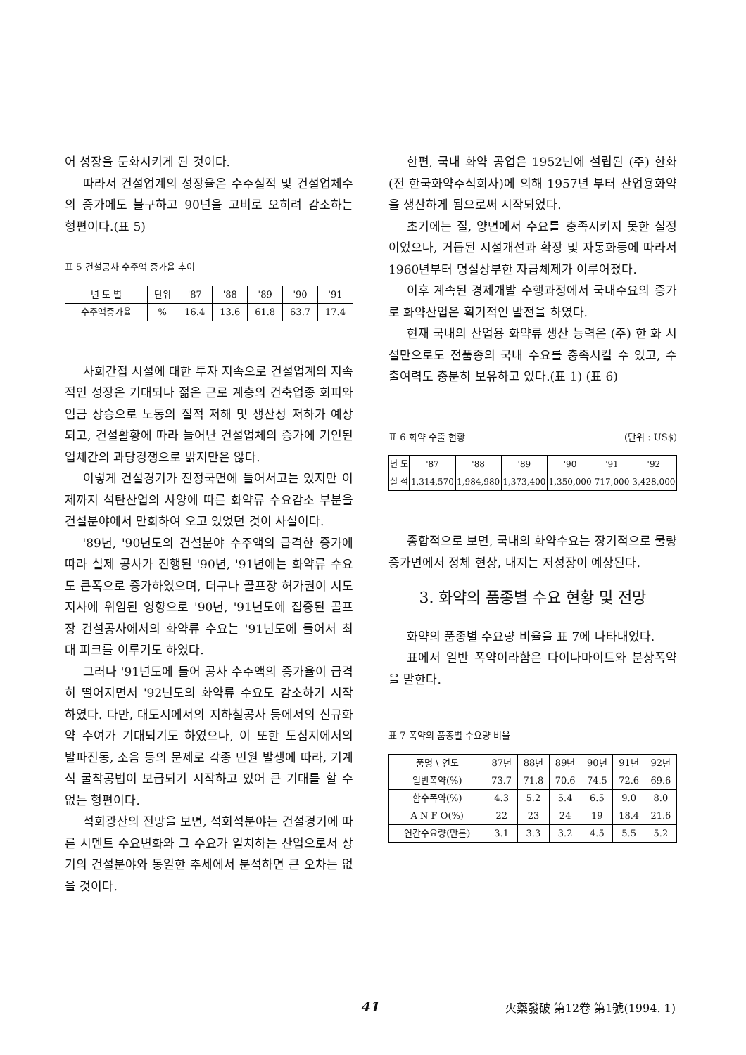어 성장을 둔화시키게 된 것이다.
따라서 건설업계의 성장율은 수주실적 및 건설업체수의 증가에도 불구하고 90년을 고비로 오히려 감소하는 형편이다.(표 5)
표 5 건설공사 수주액 증가율 추이
| 년 도 별 | 단위 | '87 | '88 | '89 | '90 | '91 |
| --- | --- | --- | --- | --- | --- | --- |
| 수주액증가율 | % | 16.4 | 13.6 | 61.8 | 63.7 | 17.4 |
사회간접 시설에 대한 투자 지속으로 건설업계의 지속적인 성장은 기대되나 젊은 근로 계층의 건축업종 회피와 임금 상승으로 노동의 질적 저해 및 생산성 저하가 예상되고, 건설활황에 따라 늘어난 건설업체의 증가에 기인된 업체간의 과당경쟁으로 밝지만은 않다.
이렇게 건설경기가 진정국면에 들어서고는 있지만 이제까지 석탄산업의 사양에 따른 화약류 수요감소 부분을 건설분야에서 만회하여 오고 있었던 것이 사실이다.
'89년, '90년도의 건설분야 수주액의 급격한 증가에 따라 실제 공사가 진행된 '90년, '91년에는 화약류 수요도 큰폭으로 증가하였으며, 더구나 골프장 허가권이 시도지사에 위임된 영향으로 '90년, '91년도에 집중된 골프장 건설공사에서의 화약류 수요는 '91년도에 들어서 최대 피크를 이루기도 하였다.
그러나 '91년도에 들어 공사 수주액의 증가율이 급격히 떨어지면서 '92년도의 화약류 수요도 감소하기 시작하였다. 다만, 대도시에서의 지하철공사 등에서의 신규화약 수여가 기대되기도 하였으나, 이 또한 도심지에서의 발파진동, 소음 등의 문제로 각종 민원 발생에 따라, 기계식 굴착공법이 보급되기 시작하고 있어 큰 기대를 할 수 없는 형편이다.
석회광산의 전망을 보면, 석회석분야는 건설경기에 따른 시멘트 수요변화와 그 수요가 일치하는 산업으로서 상기의 건설분야와 동일한 추세에서 분석하면 큰 오차는 없을 것이다.
한편, 국내 화약 공업은 1952년에 설립된 (주) 한화(전 한국화약주식회사)에 의해 1957년 부터 산업용화약을 생산하게 됨으로써 시작되었다.
초기에는 질, 양면에서 수요를 충족시키지 못한 실정이었으나, 거듭된 시설개선과 확장 및 자동화등에 따라서 1960년부터 명실상부한 자급체제가 이루어졌다.
이후 계속된 경제개발 수행과정에서 국내수요의 증가로 화약산업은 획기적인 발전을 하였다.
현재 국내의 산업용 화약류 생산 능력은 (주) 한 화 시설만으로도 전품종의 국내 수요를 충족시킬 수 있고, 수출여력도 충분히 보유하고 있다.(표 1) (표 6)
표 6 화약 수출 현황 (단위 : US$)
| 년 도 | '87 | '88 | '89 | '90 | '91 | '92 |
| --- | --- | --- | --- | --- | --- | --- |
| 실 적 | 1,314,570 | 1,984,980 | 1,373,400 | 1,350,000 | 717,000 | 3,428,000 |
종합적으로 보면, 국내의 화약수요는 장기적으로 물량 증가면에서 정체 현상, 내지는 저성장이 예상된다.
3. 화약의 품종별 수요 현황 및 전망
화약의 품종별 수요량 비율을 표 7에 나타내었다.
표에서 일반 폭약이라함은 다이나마이트와 분상폭약을 말한다.
표 7 폭약의 품종별 수요량 비율
| 품명 \ 연도 | 87년 | 88년 | 89년 | 90년 | 91년 | 92년 |
| --- | --- | --- | --- | --- | --- | --- |
| 일반폭약(%) | 73.7 | 71.8 | 70.6 | 74.5 | 72.6 | 69.6 |
| 함수폭약(%) | 4.3 | 5.2 | 5.4 | 6.5 | 9.0 | 8.0 |
| A N F O(%) | 22 | 23 | 24 | 19 | 18.4 | 21.6 |
| 연간수요량(만톤) | 3.1 | 3.3 | 3.2 | 4.5 | 5.5 | 5.2 |
41 火藥發破 第12卷 第1號(1994. 1)